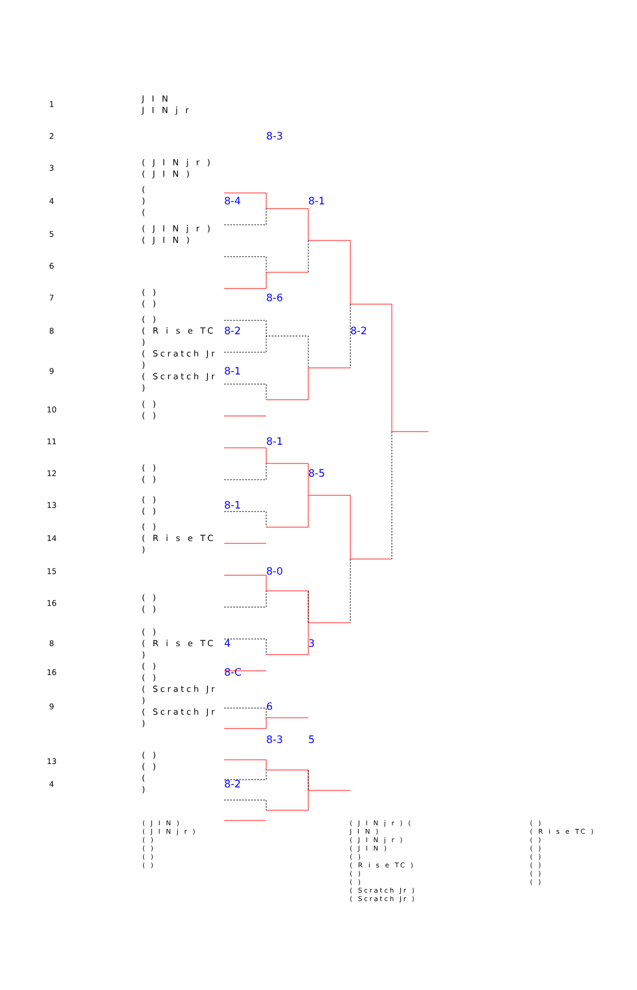| 1 | J I N J I N j r | | | | |
| 2 | | | 8-3 | | |
| 3 | ( J I N j r ) ( J I N ) | | | | |
| 4 | ( ) ( | 8-4 | | 8-1 | |
| 5 | ( J I N j r ) ( J I N ) | | | | |
| 6 | | | | | |
| 7 | ( ) ( ) | | 8-6 | | |
| 8 | ( ) ( R i s e TC ) | 8-2 | | | 8-2 |
| 9 | ( Scratch Jr ) ( Scratch Jr ) | 8-1 | | | |
| 10 | ( ) ( ) | | | | |
| 11 | | | 8-1 | | |
| 12 | ( ) ( ) | | | 8-5 | |
| 13 | ( ) ( ) | 8-1 | | | |
| 14 | ( ) ( R i s e TC ) | | | | |
| 15 | | | 8-0 | | |
| 16 | ( ) ( ) | | | | |
| 8 | ( ) ( R i s e TC ) | 4 | | 3 |
| 16 | ( ) ( ) | 8-C | | |
| 9 | ( Scratch Jr ) ( Scratch Jr ) | | 6 | |
| | | | 8-3 | 5 |
| 13 | ( ) ( ) | | | |
| 4 | ( ) | 8-2 | | |
( J I N )
( J I N j r )
( )
( )
( )
( )
( J I N j r ) (
J I N )
( J I N j r )
( J I N )
( )
( R i s e TC )
( )
( )
( Scratch Jr )
( Scratch Jr )
( )
( R i s e TC )
( )
( )
( )
( )
( )
( )